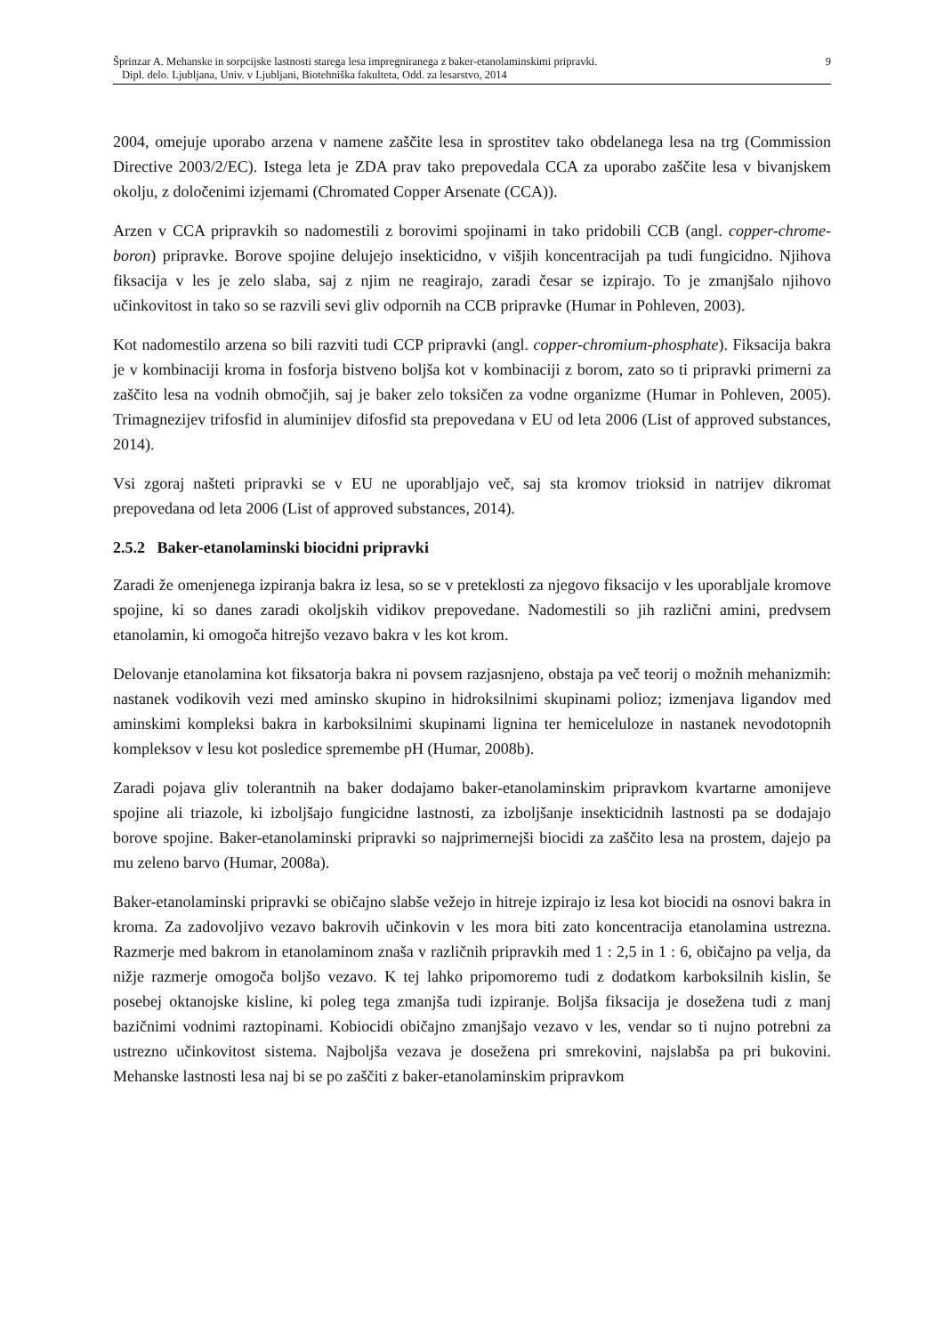Šprinzar A. Mehanske in sorpcijske lastnosti starega lesa impregniranega z baker-etanolaminskimi pripravki. 9
Dipl. delo. Ljubljana, Univ. v Ljubljani, Biotehniška fakulteta, Odd. za lesarstvo, 2014
2004, omejuje uporabo arzena v namene zaščite lesa in sprostitev tako obdelanega lesa na trg (Commission Directive 2003/2/EC). Istega leta je ZDA prav tako prepovedala CCA za uporabo zaščite lesa v bivanjskem okolju, z določenimi izjemami (Chromated Copper Arsenate (CCA)).
Arzen v CCA pripravkih so nadomestili z borovimi spojinami in tako pridobili CCB (angl. copper-chrome-boron) pripravke. Borove spojine delujejo insekticidno, v višjih koncentracijah pa tudi fungicidno. Njihova fiksacija v les je zelo slaba, saj z njim ne reagirajo, zaradi česar se izpirajo. To je zmanjšalo njihovo učinkovitost in tako so se razvili sevi gliv odpornih na CCB pripravke (Humar in Pohleven, 2003).
Kot nadomestilo arzena so bili razviti tudi CCP pripravki (angl. copper-chromium-phosphate). Fiksacija bakra je v kombinaciji kroma in fosforja bistveno boljša kot v kombinaciji z borom, zato so ti pripravki primerni za zaščito lesa na vodnih območjih, saj je baker zelo toksičen za vodne organizme (Humar in Pohleven, 2005). Trimagnezijev trifosfid in aluminijev difosfid sta prepovedana v EU od leta 2006 (List of approved substances, 2014).
Vsi zgoraj našteti pripravki se v EU ne uporabljajo več, saj sta kromov trioksid in natrijev dikromat prepovedana od leta 2006 (List of approved substances, 2014).
2.5.2 Baker-etanolaminski biocidni pripravki
Zaradi že omenjenega izpiranja bakra iz lesa, so se v preteklosti za njegovo fiksacijo v les uporabljale kromove spojine, ki so danes zaradi okoljskih vidikov prepovedane. Nadomestili so jih različni amini, predvsem etanolamin, ki omogoča hitrejšo vezavo bakra v les kot krom.
Delovanje etanolamina kot fiksatorja bakra ni povsem razjasnjeno, obstaja pa več teorij o možnih mehanizmih: nastanek vodikovih vezi med aminsko skupino in hidroksilnimi skupinami polioz; izmenjava ligandov med aminskimi kompleksi bakra in karboksilnimi skupinami lignina ter hemiceluloze in nastanek nevodotopnih kompleksov v lesu kot posledice spremembe pH (Humar, 2008b).
Zaradi pojava gliv tolerantnih na baker dodajamo baker-etanolaminskim pripravkom kvartarne amonijeve spojine ali triazole, ki izboljšajo fungicidne lastnosti, za izboljšanje insekticidnih lastnosti pa se dodajajo borove spojine. Baker-etanolaminski pripravki so najprimernejši biocidi za zaščito lesa na prostem, dajejo pa mu zeleno barvo (Humar, 2008a).
Baker-etanolaminski pripravki se običajno slabše vežejo in hitreje izpirajo iz lesa kot biocidi na osnovi bakra in kroma. Za zadovoljivo vezavo bakrovih učinkovin v les mora biti zato koncentracija etanolamina ustrezna. Razmerje med bakrom in etanolaminom znaša v različnih pripravkih med 1 : 2,5 in 1 : 6, običajno pa velja, da nižje razmerje omogoča boljšo vezavo. K tej lahko pripomoremo tudi z dodatkom karboksilnih kislin, še posebej oktanojske kisline, ki poleg tega zmanjša tudi izpiranje. Boljša fiksacija je dosežena tudi z manj bazičnimi vodnimi raztopinami. Kobiocidi običajno zmanjšajo vezavo v les, vendar so ti nujno potrebni za ustrezno učinkovitost sistema. Najboljša vezava je dosežena pri smrekovini, najslabša pa pri bukovini. Mehanske lastnosti lesa naj bi se po zaščiti z baker-etanolaminskim pripravkom